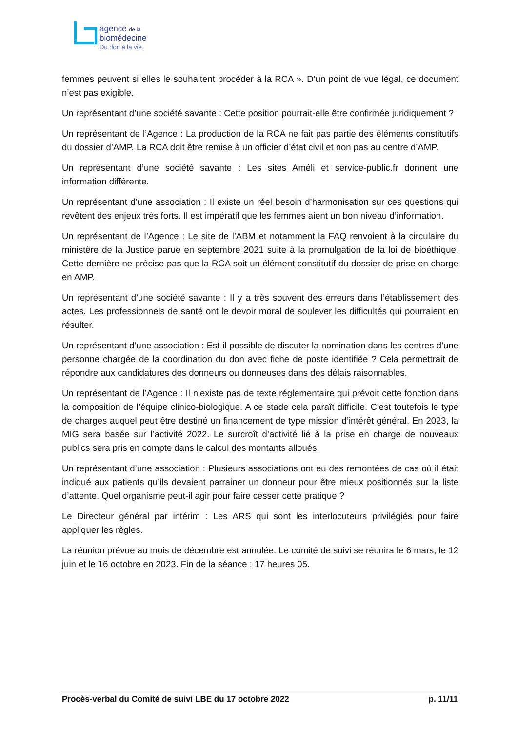agence de la
biomédecine
Du don à la vie.
femmes peuvent si elles le souhaitent procéder à la RCA ». D’un point de vue légal, ce document n’est pas exigible.
Un représentant d’une société savante : Cette position pourrait-elle être confirmée juridiquement ?
Un représentant de l’Agence : La production de la RCA ne fait pas partie des éléments constitutifs du dossier d’AMP. La RCA doit être remise à un officier d’état civil et non pas au centre d’AMP.
Un représentant d’une société savante : Les sites Améli et service-public.fr donnent une information différente.
Un représentant d’une association : Il existe un réel besoin d’harmonisation sur ces questions qui revêtent des enjeux très forts. Il est impératif que les femmes aient un bon niveau d’information.
Un représentant de l’Agence : Le site de l’ABM et notamment la FAQ renvoient à la circulaire du ministère de la Justice parue en septembre 2021 suite à la promulgation de la loi de bioéthique. Cette dernière ne précise pas que la RCA soit un élément constitutif du dossier de prise en charge en AMP.
Un représentant d’une société savante : Il y a très souvent des erreurs dans l’établissement des actes. Les professionnels de santé ont le devoir moral de soulever les difficultés qui pourraient en résulter.
Un représentant d’une association : Est-il possible de discuter la nomination dans les centres d’une personne chargée de la coordination du don avec fiche de poste identifiée ? Cela permettrait de répondre aux candidatures des donneurs ou donneuses dans des délais raisonnables.
Un représentant de l’Agence : Il n’existe pas de texte réglementaire qui prévoit cette fonction dans la composition de l’équipe clinico-biologique. A ce stade cela paraît difficile. C’est toutefois le type de charges auquel peut être destiné un financement de type mission d’intérêt général. En 2023, la MIG sera basée sur l’activité 2022. Le surcroît d’activité lié à la prise en charge de nouveaux publics sera pris en compte dans le calcul des montants alloués.
Un représentant d’une association : Plusieurs associations ont eu des remontées de cas où il était indiqué aux patients qu’ils devaient parrainer un donneur pour être mieux positionnés sur la liste d’attente. Quel organisme peut-il agir pour faire cesser cette pratique ?
Le Directeur général par intérim : Les ARS qui sont les interlocuteurs privilégiés pour faire appliquer les règles.
La réunion prévue au mois de décembre est annulée. Le comité de suivi se réunira le 6 mars, le 12 juin et le 16 octobre en 2023. Fin de la séance : 17 heures 05.
Procès-verbal du Comité de suivi LBE du 17 octobre 2022 p. 11/11